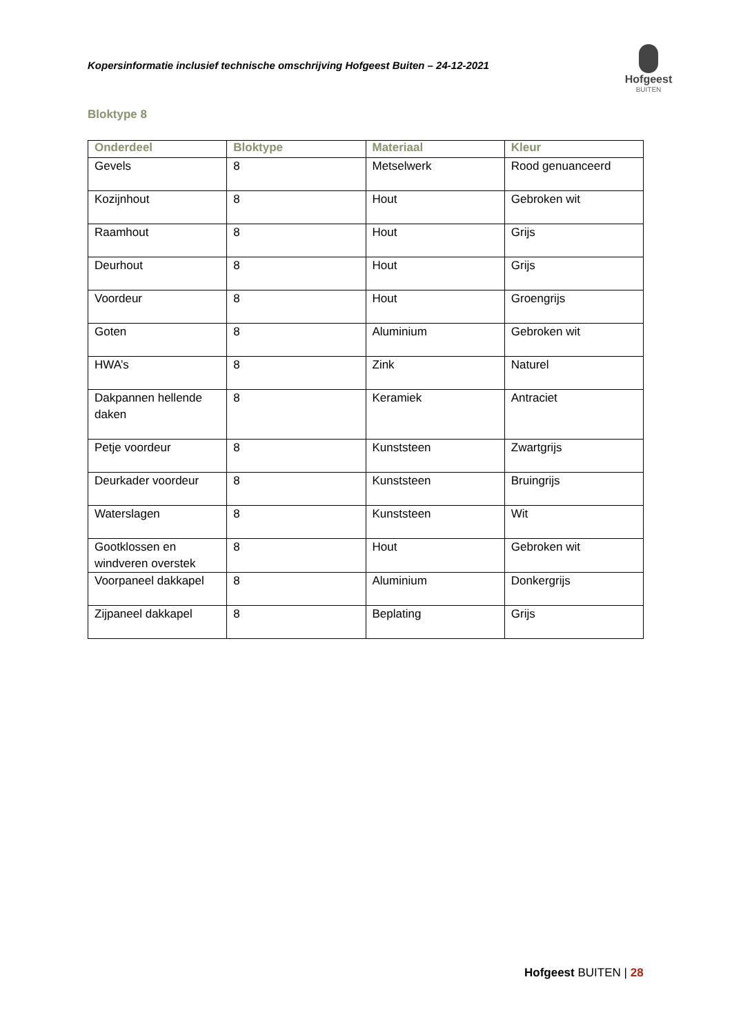Kopersinformatie inclusief technische omschrijving Hofgeest Buiten – 24-12-2021
Hofgeest
BUITEN
Bloktype 8
| Onderdeel | Bloktype | Materiaal | Kleur |
| --- | --- | --- | --- |
| Gevels | 8 | Metselwerk | Rood genuanceerd |
| Kozijnhout | 8 | Hout | Gebroken wit |
| Raamhout | 8 | Hout | Grijs |
| Deurhout | 8 | Hout | Grijs |
| Voordeur | 8 | Hout | Groengrijs |
| Goten | 8 | Aluminium | Gebroken wit |
| HWA’s | 8 | Zink | Naturel |
| Dakpannen hellende daken | 8 | Keramiek | Antraciet |
| Petje voordeur | 8 | Kunststeen | Zwartgrijs |
| Deurkader voordeur | 8 | Kunststeen | Bruingrijs |
| Waterslagen | 8 | Kunststeen | Wit |
| Gootklossen en windveren overstek | 8 | Hout | Gebroken wit |
| Voorpaneel dakkapel | 8 | Aluminium | Donkergrijs |
| Zijpaneel dakkapel | 8 | Beplating | Grijs |
Hofgeest BUITEN | 28